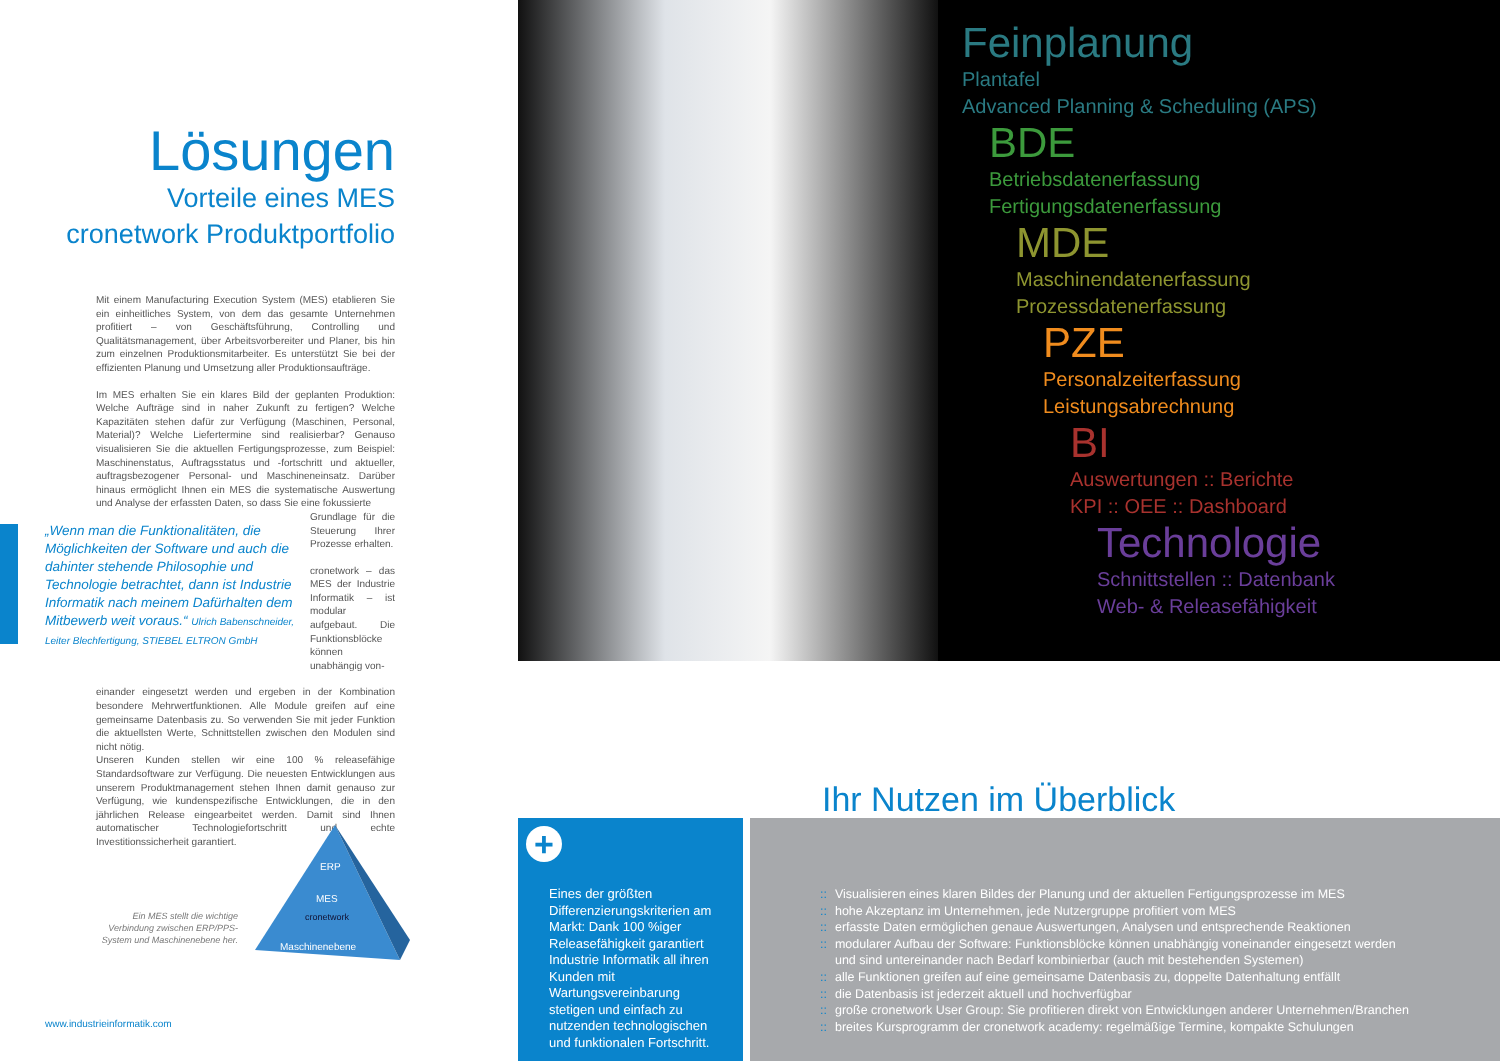Lösungen
Vorteile eines MES
cronetwork Produktportfolio
Mit einem Manufacturing Execution System (MES) etablieren Sie ein einheitliches System, von dem das gesamte Unternehmen profitiert – von Geschäftsführung, Controlling und Qualitätsmanagement, über Arbeitsvorbereiter und Planer, bis hin zum einzelnen Produktionsmitarbeiter. Es unterstützt Sie bei der effizienten Planung und Umsetzung aller Produktionsaufträge.
Im MES erhalten Sie ein klares Bild der geplanten Produktion: Welche Aufträge sind in naher Zukunft zu fertigen? Welche Kapazitäten stehen dafür zur Verfügung (Maschinen, Personal, Material)? Welche Liefertermine sind realisierbar? Genauso visualisieren Sie die aktuellen Fertigungsprozesse, zum Beispiel: Maschinenstatus, Auftragsstatus und -fortschritt und aktueller, auftragsbezogener Personal- und Maschineneinsatz. Darüber hinaus ermöglicht Ihnen ein MES die systematische Auswertung und Analyse der erfassten Daten, so dass Sie eine fokussierte
Grundlage für die Steuerung Ihrer Prozesse erhalten.
cronetwork – das MES der Industrie Informatik – ist modular aufgebaut. Die Funktionsblöcke können unabhängig von-
einander eingesetzt werden und ergeben in der Kombination besondere Mehrwertfunktionen. Alle Module greifen auf eine gemeinsame Datenbasis zu. So verwenden Sie mit jeder Funktion die aktuellsten Werte, Schnittstellen zwischen den Modulen sind nicht nötig.
Unseren Kunden stellen wir eine 100 % releasefähige Standardsoftware zur Verfügung. Die neuesten Entwicklungen aus unserem Produktmanagement stehen Ihnen damit genauso zur Verfügung, wie kundenspezifische Entwicklungen, die in den jährlichen Release eingearbeitet werden. Damit sind Ihnen automatischer Technologiefortschritt und echte Investitionssicherheit garantiert.
„Wenn man die Funktionalitäten, die Möglichkeiten der Software und auch die dahinter stehende Philosophie und Technologie betrachtet, dann ist Industrie Informatik nach meinem Dafürhalten dem Mitbewerb weit voraus.“ Ulrich Babenschneider, Leiter Blechfertigung, STIEBEL ELTRON GmbH
Ein MES stellt die wichtige Verbindung zwischen ERP/PPS-System und Maschinenebene her.
ERP
MES
cronetwork
Maschinenebene
www.industrieinformatik.com
Feinplanung
Plantafel
Advanced Planning & Scheduling (APS)
BDE
Betriebsdatenerfassung
Fertigungsdatenerfassung
MDE
Maschinendatenerfassung
Prozessdatenerfassung
PZE
Personalzeiterfassung
Leistungsabrechnung
BI
Auswertungen :: Berichte
KPI :: OEE :: Dashboard
Technologie
Schnittstellen :: Datenbank
Web- & Releasefähigkeit
Ihr Nutzen im Überblick
+
Eines der größten Differenzierungskriterien am Markt: Dank 100 %iger Releasefähigkeit garantiert Industrie Informatik all ihren Kunden mit Wartungsvereinbarung stetigen und einfach zu nutzenden technologischen und funktionalen Fortschritt.
:: Visualisieren eines klaren Bildes der Planung und der aktuellen Fertigungsprozesse im MES
:: hohe Akzeptanz im Unternehmen, jede Nutzergruppe profitiert vom MES
:: erfasste Daten ermöglichen genaue Auswertungen, Analysen und entsprechende Reaktionen
:: modularer Aufbau der Software: Funktionsblöcke können unabhängig voneinander eingesetzt werden
:: und sind untereinander nach Bedarf kombinierbar (auch mit bestehenden Systemen)
:: alle Funktionen greifen auf eine gemeinsame Datenbasis zu, doppelte Datenhaltung entfällt
:: die Datenbasis ist jederzeit aktuell und hochverfügbar
:: große cronetwork User Group: Sie profitieren direkt von Entwicklungen anderer Unternehmen/Branchen
:: breites Kursprogramm der cronetwork academy: regelmäßige Termine, kompakte Schulungen